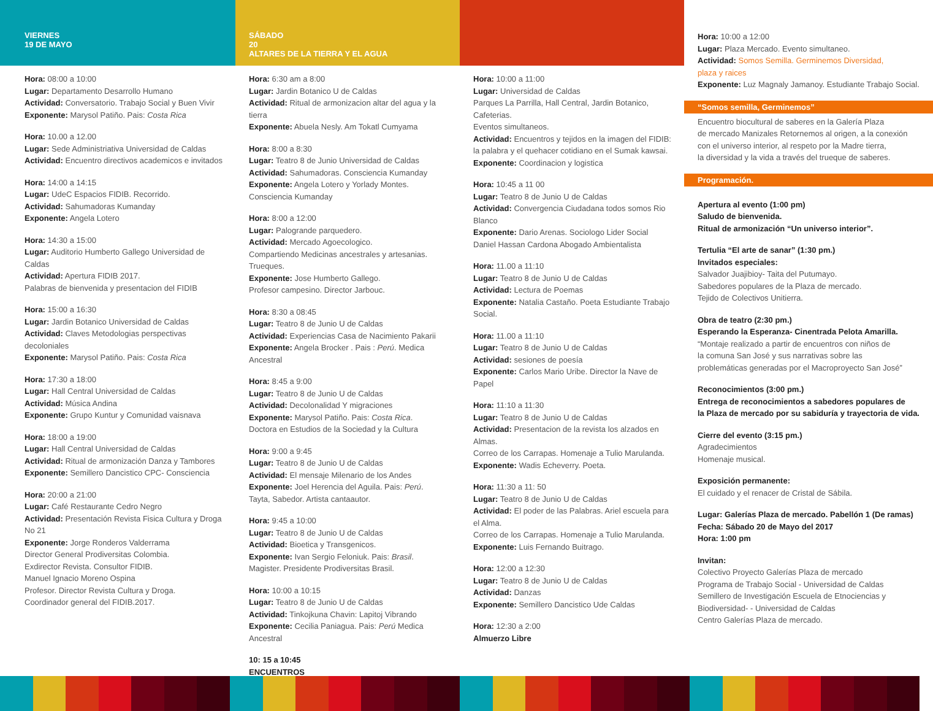VIERNES
19 DE MAYO
Hora: 08:00 a 10:00
Lugar: Departamento Desarrollo Humano
Actividad: Conversatorio. Trabajo Social y Buen Vivir
Exponente: Marysol Patiño. Pais: Costa Rica
Hora: 10.00 a 12.00
Lugar: Sede Administriativa Universidad de Caldas
Actividad: Encuentro directivos academicos e invitados
Hora: 14:00 a 14:15
Lugar: UdeC Espacios FIDIB. Recorrido.
Actividad: Sahumadoras Kumanday
Exponente: Angela Lotero
Hora: 14:30 a 15:00
Lugar: Auditorio Humberto Gallego Universidad de Caldas
Actividad: Apertura FIDIB 2017.
Palabras de bienvenida y presentacion del FIDIB
Hora: 15:00 a 16:30
Lugar: Jardin Botanico Universidad de Caldas
Actividad: Claves Metodologias perspectivas decoloniales
Exponente: Marysol Patiño. Pais: Costa Rica
Hora: 17:30 a 18:00
Lugar: Hall Central Universidad de Caldas
Actividad: Música Andina
Exponente: Grupo Kuntur y Comunidad vaisnava
Hora: 18:00 a 19:00
Lugar: Hall Central Universidad de Caldas
Actividad: Ritual de armonización Danza y Tambores
Exponente: Semillero Dancistico CPC- Consciencia
Hora: 20:00 a 21:00
Lugar: Café Restaurante Cedro Negro
Actividad: Presentación Revista Fisica Cultura y Droga No 21
Exponente: Jorge Ronderos Valderrama
Director General Prodiversitas Colombia.
Exdirector Revista. Consultor FIDIB.
Manuel Ignacio Moreno Ospina
Profesor. Director Revista Cultura y Droga.
Coordinador general del FIDIB.2017.
SÁBADO
20
ALTARES DE LA TIERRA Y EL AGUA
Hora: 6:30 am a 8:00
Lugar: Jardin Botanico U de Caldas
Actividad: Ritual de armonizacion altar del agua y la tierra
Exponente: Abuela Nesly. Am Tokatl Cumyama
Hora: 8:00 a 8:30
Lugar: Teatro 8 de Junio Universidad de Caldas
Actividad: Sahumadoras. Consciencia Kumanday
Exponente: Angela Lotero y Yorlady Montes.
Consciencia Kumanday
Hora: 8:00 a 12:00
Lugar: Palogrande parquedero.
Actividad: Mercado Agoecologico.
Compartiendo Medicinas ancestrales y artesanias. Trueques.
Exponente: Jose Humberto Gallego.
Profesor campesino. Director Jarbouc.
Hora: 8:30 a 08:45
Lugar: Teatro 8 de Junio U de Caldas
Actividad: Experiencias Casa de Nacimiento Pakarii
Exponente: Angela Brocker . Pais : Perú. Medica Ancestral
Hora: 8:45 a 9:00
Lugar: Teatro 8 de Junio U de Caldas
Actividad: Decolonalidad Y migraciones
Exponente: Marysol Patiño. Pais: Costa Rica.
Doctora en Estudios de la Sociedad y la Cultura
Hora: 9:00 a 9:45
Lugar: Teatro 8 de Junio U de Caldas
Actividad: El mensaje Milenario de los Andes
Exponente: Joel Herencia del Aguila. Pais: Perú.
Tayta, Sabedor. Artista cantaautor.
Hora: 9:45 a 10:00
Lugar: Teatro 8 de Junio U de Caldas
Actividad: Bioetica y Transgenicos.
Exponente: Ivan Sergio Feloniuk. Pais: Brasil.
Magister. Presidente Prodiversitas Brasil.
Hora: 10:00 a 10:15
Lugar: Teatro 8 de Junio U de Caldas
Actividad: Tinkojkuna Chavin: Lapitoj Vibrando
Exponente: Cecilia Paniagua. Pais: Perú Medica Ancestral
10: 15 a 10:45
ENCUENTROS
Hora: 10:00 a 11:00
Lugar: Universidad de Caldas
Parques La Parrilla, Hall Central, Jardin Botanico, Cafeterias.
Eventos simultaneos.
Actividad: Encuentros y tejidos en la imagen del FIDIB:
la palabra y el quehacer cotidiano en el Sumak kawsai.
Exponente: Coordinacion y logistica
Hora: 10:45 a 11 00
Lugar: Teatro 8 de Junio U de Caldas
Actividad: Convergencia Ciudadana todos somos Rio Blanco
Exponente: Dario Arenas. Sociologo Lider Social
Daniel Hassan Cardona Abogado Ambientalista
Hora: 11.00 a 11:10
Lugar: Teatro 8 de Junio U de Caldas
Actividad: Lectura de Poemas
Exponente: Natalia Castaño. Poeta Estudiante Trabajo Social.
Hora: 11.00 a 11:10
Lugar: Teatro 8 de Junio U de Caldas
Actividad: sesiones de poesía
Exponente: Carlos Mario Uribe. Director la Nave de Papel
Hora: 11:10 a 11:30
Lugar: Teatro 8 de Junio U de Caldas
Actividad: Presentacion de la revista los alzados en Almas.
Correo de los Carrapas. Homenaje a Tulio Marulanda.
Exponente: Wadis Echeverry. Poeta.
Hora: 11:30 a 11: 50
Lugar: Teatro 8 de Junio U de Caldas
Actividad: El poder de las Palabras. Ariel escuela para el Alma.
Correo de los Carrapas. Homenaje a Tulio Marulanda.
Exponente: Luis Fernando Buitrago.
Hora: 12:00 a 12:30
Lugar: Teatro 8 de Junio U de Caldas
Actividad: Danzas
Exponente: Semillero Dancistico Ude Caldas
Hora: 12:30 a 2:00
Almuerzo Libre
Hora: 10:00 a 12:00
Lugar: Plaza Mercado. Evento simultaneo.
Actividad: Somos Semilla. Germinemos Diversidad,
plaza y raices
Exponente: Luz Magnaly Jamanoy. Estudiante Trabajo Social.
“Somos semilla, Germinemos”
Encuentro biocultural de saberes en la Galería Plaza
de mercado Manizales Retornemos al origen, a la conexión
con el universo interior, al respeto por la Madre tierra,
la diversidad y la vida a través del trueque de saberes.
Programación.
Apertura al evento (1:00 pm)
Saludo de bienvenida.
Ritual de armonización “Un universo interior”.
Tertulia “El arte de sanar” (1:30 pm.)
Invitados especiales:
Salvador Juajibioy- Taita del Putumayo.
Sabedores populares de la Plaza de mercado.
Tejido de Colectivos Unitierra.
Obra de teatro (2:30 pm.)
Esperando la Esperanza- Cinentrada Pelota Amarilla.
“Montaje realizado a partir de encuentros con niños de
la comuna San José y sus narrativas sobre las
problemáticas generadas por el Macroproyecto San José”
Reconocimientos (3:00 pm.)
Entrega de reconocimientos a sabedores populares de
la Plaza de mercado por su sabiduría y trayectoria de vida.
Cierre del evento (3:15 pm.)
Agradecimientos
Homenaje musical.
Exposición permanente:
El cuidado y el renacer de Cristal de Sábila.
Lugar: Galerías Plaza de mercado. Pabellón 1 (De ramas)
Fecha: Sábado 20 de Mayo del 2017
Hora: 1:00 pm
Invitan:
Colectivo Proyecto Galerías Plaza de mercado
Programa de Trabajo Social - Universidad de Caldas
Semillero de Investigación Escuela de Etnociencias y
Biodiversidad- - Universidad de Caldas
Centro Galerías Plaza de mercado.